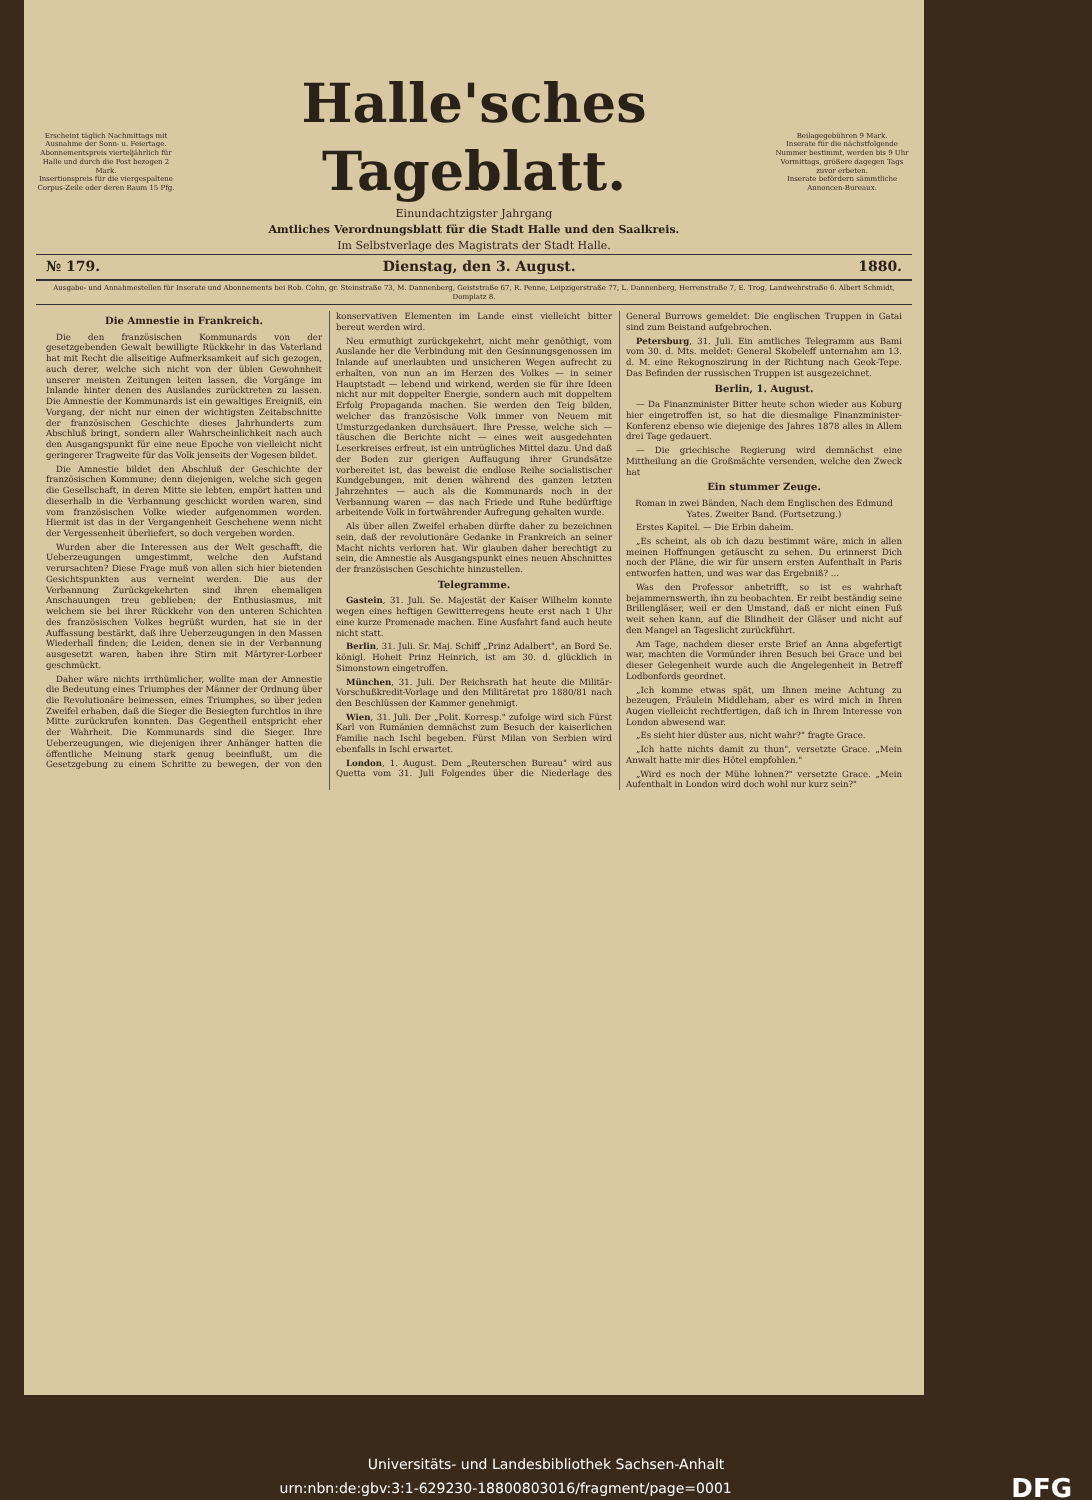Erscheint täglich Nachmittags mit Ausnahme der Sonn- u. Feiertage.
Abonnementspreis vierteljährlich für Halle und durch die Post bezogen 2 Mark.
Insertionspreis für die viergespaltene Corpus-Zeile oder deren Raum 15 Pfg.
Halle'sches Tageblatt.
Einundachtzigster Jahrgang
Amtliches Verordnungsblatt für die Stadt Halle und den Saalkreis.
Im Selbstverlage des Magistrats der Stadt Halle.
Beilagegebühren 9 Mark.
Inserate für die nächstfolgende Nummer bestimmt, werden bis 9 Uhr Vormittags, größere dagegen Tags zuvor erbeten.
Inserate befördern sämmtliche Annoncen-Bureaux.
№ 179. Dienstag, den 3. August. 1880.
Ausgabe- und Annahmestellen für Inserate und Abonnements bei Rob. Cohn, gr. Steinstraße 73, M. Dannenberg, Geiststraße 67, R. Penne, Leipzigerstraße 77, L. Dannenberg, Herrenstraße 7, E. Trog, Landwehrstraße 6. Albert Schmidt, Domplatz 8.
Die Amnestie in Frankreich.
Die den französischen Kommunards von der gesetzgebenden Gewalt bewilligte Rückkehr in das Vaterland hat mit Recht die allseitige Aufmerksamkeit auf sich gezogen, auch derer, welche sich nicht von der üblen Gewohnheit unserer meisten Zeitungen leiten lassen, die Vorgänge im Inlande hinter denen des Auslandes zurücktreten zu lassen. Die Amnestie der Kommunards ist ein gewaltiges Ereigniß, ein Vorgang, der nicht nur einen der wichtigsten Zeitabschnitte der französischen Geschichte dieses Jahrhunderts zum Abschluß bringt, sondern aller Wahrscheinlichkeit nach auch den Ausgangspunkt für eine neue Epoche von vielleicht nicht geringerer Tragweite für das Volk jenseits der Vogesen bildet.
Die Amnestie bildet den Abschluß der Geschichte der französischen Kommune; denn diejenigen, welche sich gegen die Gesellschaft, in deren Mitte sie lebten, empört hatten und dieserhalb in die Verbannung geschickt worden waren, sind vom französischen Volke wieder aufgenommen worden. Hiermit ist das in der Vergangenheit Geschehene wenn nicht der Vergessenheit überliefert, so doch vergeben worden.
Wurden aber die Interessen aus der Welt geschafft, die Ueberzeugungen umgestimmt, welche den Aufstand verursachten? Diese Frage muß von allen sich hier bietenden Gesichtspunkten aus verneint werden. Die aus der Verbannung Zurückgekehrten sind ihren ehemaligen Anschauungen treu geblieben; der Enthusiasmus, mit welchem sie bei ihrer Rückkehr von den unteren Schichten des französischen Volkes begrüßt wurden, hat sie in der Auffassung bestärkt, daß ihre Ueberzeugungen in den Massen Wiederhall finden; die Leiden, denen sie in der Verbannung ausgesetzt waren, haben ihre Stirn mit Märtyrer-Lorbeer geschmückt.
Daher wäre nichts irrthümlicher, wollte man der Amnestie die Bedeutung eines Triumphes der Männer der Ordnung über die Revolutionäre beimessen, eines Triumphes, so über jeden Zweifel erhaben, daß die Sieger die Besiegten furchtlos in ihre Mitte zurückrufen konnten. Das Gegentheil entspricht eher der Wahrheit. Die Kommunards sind die Sieger. Ihre Ueberzeugungen, wie diejenigen ihrer Anhänger hatten die öffentliche Meinung stark genug beeinflußt, um die Gesetzgebung zu einem Schritte zu bewegen, der von den konservativen Elementen im Lande einst vielleicht bitter bereut werden wird.
Neu ermuthigt zurückgekehrt, nicht mehr genöthigt, vom Auslande her die Verbindung mit den Gesinnungsgenossen im Inlande auf unerlaubten und unsicheren Wegen aufrecht zu erhalten, von nun an im Herzen des Volkes — in seiner Hauptstadt — lebend und wirkend, werden sie für ihre Ideen nicht nur mit doppelter Energie, sondern auch mit doppeltem Erfolg Propaganda machen. Sie werden den Teig bilden, welcher das französische Volk immer von Neuem mit Umsturzgedanken durchsäuert. Ihre Presse, welche sich — täuschen die Berichte nicht — eines weit ausgedehnten Leserkreises erfreut, ist ein untrügliches Mittel dazu. Und daß der Boden zur gierigen Auffaugung ihrer Grundsätze vorbereitet ist, das beweist die endlose Reihe socialistischer Kundgebungen, mit denen während des ganzen letzten Jahrzehntes — auch als die Kommunards noch in der Verbannung waren — das nach Friede und Ruhe bedürftige arbeitende Volk in fortwährender Aufregung gehalten wurde.
Als über allen Zweifel erhaben dürfte daher zu bezeichnen sein, daß der revolutionäre Gedanke in Frankreich an seiner Macht nichts verloren hat. Wir glauben daher berechtigt zu sein, die Amnestie als Ausgangspunkt eines neuen Abschnittes der französischen Geschichte hinzustellen.
Telegramme.
Gastein, 31. Juli. Se. Majestät der Kaiser Wilhelm konnte wegen eines heftigen Gewitterregens heute erst nach 1 Uhr eine kurze Promenade machen. Eine Ausfahrt fand auch heute nicht statt.
Berlin, 31. Juli. Sr. Maj. Schiff „Prinz Adalbert", an Bord Se. königl. Hoheit Prinz Heinrich, ist am 30. d. glücklich in Simonstown eingetroffen.
München, 31. Juli. Der Reichsrath hat heute die Militär-Vorschußkredit-Vorlage und den Militäretat pro 1880/81 nach den Beschlüssen der Kammer genehmigt.
Wien, 31. Juli. Der „Polit. Korresp." zufolge wird sich Fürst Karl von Rumänien demnächst zum Besuch der kaiserlichen Familie nach Ischl begeben. Fürst Milan von Serbien wird ebenfalls in Ischl erwartet.
London, 1. August. Dem „Reuterschen Bureau" wird aus Quetta vom 31. Juli Folgendes über die Niederlage des General Burrows gemeldet: Die englischen Truppen in Gatai sind zum Beistand aufgebrochen.
Petersburg, 31. Juli. Ein amtliches Telegramm aus Bami vom 30. d. Mts. meldet: General Skobeleff unternahm am 13. d. M. eine Rekognoszirung in der Richtung nach Geok-Tepe. Das Befinden der russischen Truppen ist ausgezeichnet.
Berlin, 1. August.
— Da Finanzminister Bitter heute schon wieder aus Koburg hier eingetroffen ist, so hat die diesmalige Finanzminister-Konferenz ebenso wie diejenige des Jahres 1878 alles in Allem drei Tage gedauert.
— Die griechische Regierung wird demnächst eine Mittheilung an die Großmächte versenden, welche den Zweck hat
Ein stummer Zeuge.
Roman in zwei Bänden, Nach dem Englischen des Edmund Yates. Zweiter Band. (Fortsetzung.)
Erstes Kapitel. — Die Erbin daheim.
„Es scheint, als ob ich dazu bestimmt wäre, mich in allen meinen Hoffnungen getäuscht zu sehen. Du erinnerst Dich noch der Pläne, die wir für unsern ersten Aufenthalt in Paris entworfen hatten, und was war das Ergebniß? ...
Was den Professor anbetrifft, so ist es wahrhaft bejammernswerth, ihn zu beobachten. Er reibt beständig seine Brillengläser, weil er den Umstand, daß er nicht einen Fuß weit sehen kann, auf die Blindheit der Gläser und nicht auf den Mangel an Tageslicht zurückführt.
Am Tage, nachdem dieser erste Brief an Anna abgefertigt war, machten die Vormünder ihren Besuch bei Grace und bei dieser Gelegenheit wurde auch die Angelegenheit in Betreff Lodbonfords geordnet.
„Ich komme etwas spät, um Ihnen meine Achtung zu bezeugen, Fräulein Middleham, aber es wird mich in Ihren Augen vielleicht rechtfertigen, daß ich in Ihrem Interesse von London abwesend war.
„Es sieht hier düster aus, nicht wahr?" fragte Grace.
„Ich hatte nichts damit zu thun", versetzte Grace. „Mein Anwalt hatte mir dies Hôtel empfohlen."
„Wird es noch der Mühe lohnen?" versetzte Grace. „Mein Aufenthalt in London wird doch wohl nur kurz sein?"
Universitäts- und Landesbibliothek Sachsen-Anhalt
urn:nbn:de:gbv:3:1-629230-18800803016/fragment/page=0001 DFG